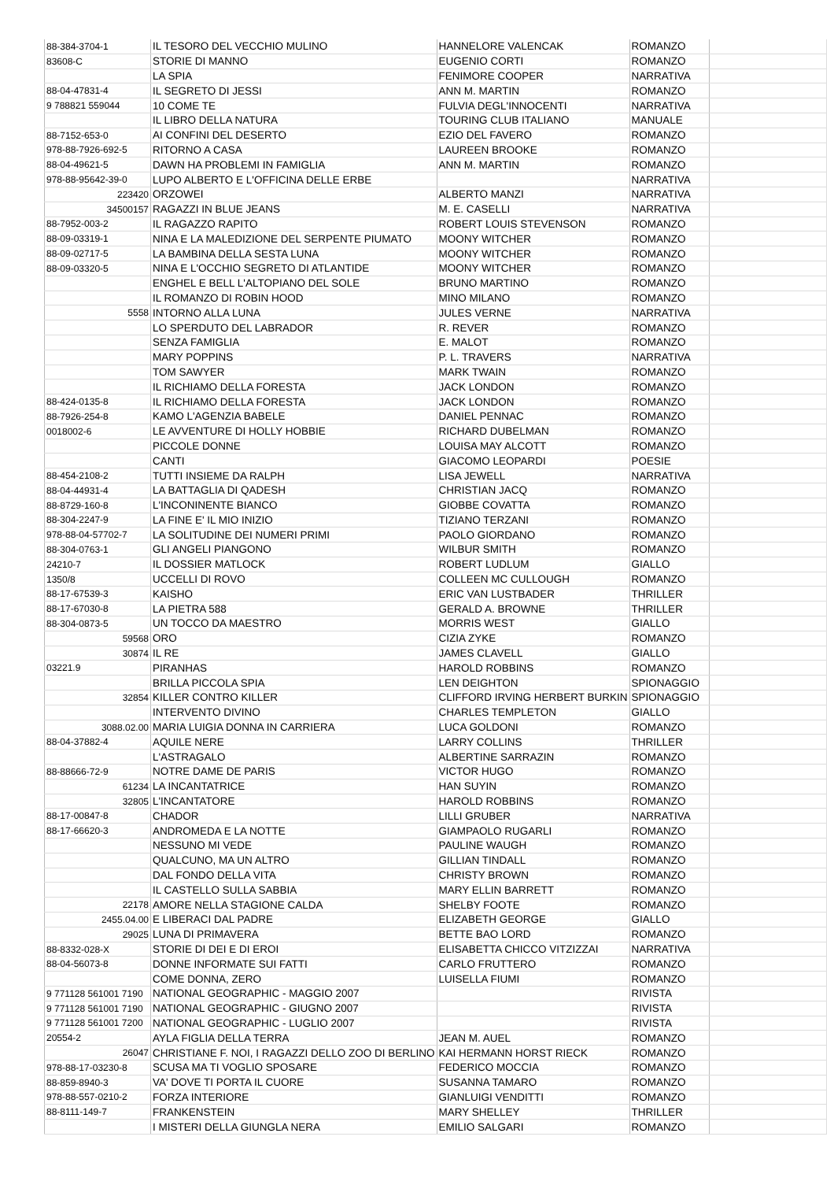| 88-384-3704-1 | IL TESORO DEL VECCHIO MULINO | HANNELORE VALENCAK | ROMANZO | |
| 83608-C | STORIE DI MANNO | EUGENIO CORTI | ROMANZO | |
| | LA SPIA | FENIMORE COOPER | NARRATIVA | |
| 88-04-47831-4 | IL SEGRETO DI JESSI | ANN M. MARTIN | ROMANZO | |
| 9 788821 559044 | 10 COME TE | FULVIA DEGL'INNOCENTI | NARRATIVA | |
| | IL LIBRO DELLA NATURA | TOURING CLUB ITALIANO | MANUALE | |
| 88-7152-653-0 | AI CONFINI DEL DESERTO | EZIO DEL FAVERO | ROMANZO | |
| 978-88-7926-692-5 | RITORNO A CASA | LAUREEN BROOKE | ROMANZO | |
| 88-04-49621-5 | DAWN HA PROBLEMI IN FAMIGLIA | ANN M. MARTIN | ROMANZO | |
| 978-88-95642-39-0 | LUPO ALBERTO E L'OFFICINA DELLE ERBE | | NARRATIVA | |
| 223420 | ORZOWEI | ALBERTO MANZI | NARRATIVA | |
| 34500157 | RAGAZZI IN BLUE JEANS | M. E. CASELLI | NARRATIVA | |
| 88-7952-003-2 | IL RAGAZZO RAPITO | ROBERT LOUIS STEVENSON | ROMANZO | |
| 88-09-03319-1 | NINA E LA MALEDIZIONE DEL SERPENTE PIUMATO | MOONY WITCHER | ROMANZO | |
| 88-09-02717-5 | LA BAMBINA DELLA SESTA LUNA | MOONY WITCHER | ROMANZO | |
| 88-09-03320-5 | NINA E L'OCCHIO SEGRETO DI ATLANTIDE | MOONY WITCHER | ROMANZO | |
| | ENGHEL E BELL L'ALTOPIANO DEL SOLE | BRUNO MARTINO | ROMANZO | |
| | IL ROMANZO DI ROBIN HOOD | MINO MILANO | ROMANZO | |
| 5558 | INTORNO ALLA LUNA | JULES VERNE | NARRATIVA | |
| | LO SPERDUTO DEL LABRADOR | R. REVER | ROMANZO | |
| | SENZA FAMIGLIA | E. MALOT | ROMANZO | |
| | MARY POPPINS | P. L. TRAVERS | NARRATIVA | |
| | TOM SAWYER | MARK TWAIN | ROMANZO | |
| | IL RICHIAMO DELLA FORESTA | JACK LONDON | ROMANZO | |
| 88-424-0135-8 | IL RICHIAMO DELLA FORESTA | JACK LONDON | ROMANZO | |
| 88-7926-254-8 | KAMO L'AGENZIA BABELE | DANIEL PENNAC | ROMANZO | |
| 0018002-6 | LE AVVENTURE DI HOLLY HOBBIE | RICHARD DUBELMAN | ROMANZO | |
| | PICCOLE DONNE | LOUISA MAY ALCOTT | ROMANZO | |
| | CANTI | GIACOMO LEOPARDI | POESIE | |
| 88-454-2108-2 | TUTTI INSIEME DA RALPH | LISA JEWELL | NARRATIVA | |
| 88-04-44931-4 | LA BATTAGLIA DI QADESH | CHRISTIAN JACQ | ROMANZO | |
| 88-8729-160-8 | L'INCONINENTE BIANCO | GIOBBE COVATTA | ROMANZO | |
| 88-304-2247-9 | LA FINE E' IL MIO INIZIO | TIZIANO TERZANI | ROMANZO | |
| 978-88-04-57702-7 | LA SOLITUDINE DEI NUMERI PRIMI | PAOLO GIORDANO | ROMANZO | |
| 88-304-0763-1 | GLI ANGELI PIANGONO | WILBUR SMITH | ROMANZO | |
| 24210-7 | IL DOSSIER MATLOCK | ROBERT LUDLUM | GIALLO | |
| 1350/8 | UCCELLI DI ROVO | COLLEEN MC CULLOUGH | ROMANZO | |
| 88-17-67539-3 | KAISHO | ERIC VAN LUSTBADER | THRILLER | |
| 88-17-67030-8 | LA PIETRA 588 | GERALD A. BROWNE | THRILLER | |
| 88-304-0873-5 | UN TOCCO DA MAESTRO | MORRIS WEST | GIALLO | |
| 59568 | ORO | CIZIA ZYKE | ROMANZO | |
| 30874 | IL RE | JAMES CLAVELL | GIALLO | |
| 03221.9 | PIRANHAS | HAROLD ROBBINS | ROMANZO | |
| | BRILLA PICCOLA SPIA | LEN DEIGHTON | SPIONAGGIO | |
| 32854 | KILLER CONTRO KILLER | CLIFFORD IRVING HERBERT BURKIN | SPIONAGGIO | |
| | INTERVENTO DIVINO | CHARLES TEMPLETON | GIALLO | |
| 3088.02.00 | MARIA LUIGIA DONNA IN CARRIERA | LUCA GOLDONI | ROMANZO | |
| 88-04-37882-4 | AQUILE NERE | LARRY COLLINS | THRILLER | |
| | L'ASTRAGALO | ALBERTINE SARRAZIN | ROMANZO | |
| 88-88666-72-9 | NOTRE DAME DE PARIS | VICTOR HUGO | ROMANZO | |
| 61234 | LA INCANTATRICE | HAN SUYIN | ROMANZO | |
| 32805 | L'INCANTATORE | HAROLD ROBBINS | ROMANZO | |
| 88-17-00847-8 | CHADOR | LILLI GRUBER | NARRATIVA | |
| 88-17-66620-3 | ANDROMEDA E LA NOTTE | GIAMPAOLO RUGARLI | ROMANZO | |
| | NESSUNO MI VEDE | PAULINE WAUGH | ROMANZO | |
| | QUALCUNO, MA UN ALTRO | GILLIAN TINDALL | ROMANZO | |
| | DAL FONDO DELLA VITA | CHRISTY BROWN | ROMANZO | |
| | IL CASTELLO SULLA SABBIA | MARY ELLIN BARRETT | ROMANZO | |
| 22178 | AMORE NELLA STAGIONE CALDA | SHELBY FOOTE | ROMANZO | |
| 2455.04.00 | E LIBERACI DAL PADRE | ELIZABETH GEORGE | GIALLO | |
| 29025 | LUNA DI PRIMAVERA | BETTE BAO LORD | ROMANZO | |
| 88-8332-028-X | STORIE DI DEI E DI EROI | ELISABETTA CHICCO VITZIZZAI | NARRATIVA | |
| 88-04-56073-8 | DONNE INFORMATE SUI FATTI | CARLO FRUTTERO | ROMANZO | |
| | COME DONNA, ZERO | LUISELLA FIUMI | ROMANZO | |
| 9 771128 561001 7190 | NATIONAL GEOGRAPHIC - MAGGIO 2007 | | RIVISTA | |
| 9 771128 561001 7190 | NATIONAL GEOGRAPHIC - GIUGNO 2007 | | RIVISTA | |
| 9 771128 561001 7200 | NATIONAL GEOGRAPHIC - LUGLIO 2007 | | RIVISTA | |
| 20554-2 | AYLA FIGLIA DELLA TERRA | JEAN M. AUEL | ROMANZO | |
| 26047 | CHRISTIANE F. NOI, I RAGAZZI DELLO ZOO DI BERLINO | KAI HERMANN HORST RIECK | ROMANZO | |
| 978-88-17-03230-8 | SCUSA MA TI VOGLIO SPOSARE | FEDERICO MOCCIA | ROMANZO | |
| 88-859-8940-3 | VA' DOVE TI PORTA IL CUORE | SUSANNA TAMARO | ROMANZO | |
| 978-88-557-0210-2 | FORZA INTERIORE | GIANLUIGI VENDITTI | ROMANZO | |
| 88-8111-149-7 | FRANKENSTEIN | MARY SHELLEY | THRILLER | |
| | I MISTERI DELLA GIUNGLA NERA | EMILIO SALGARI | ROMANZO | |